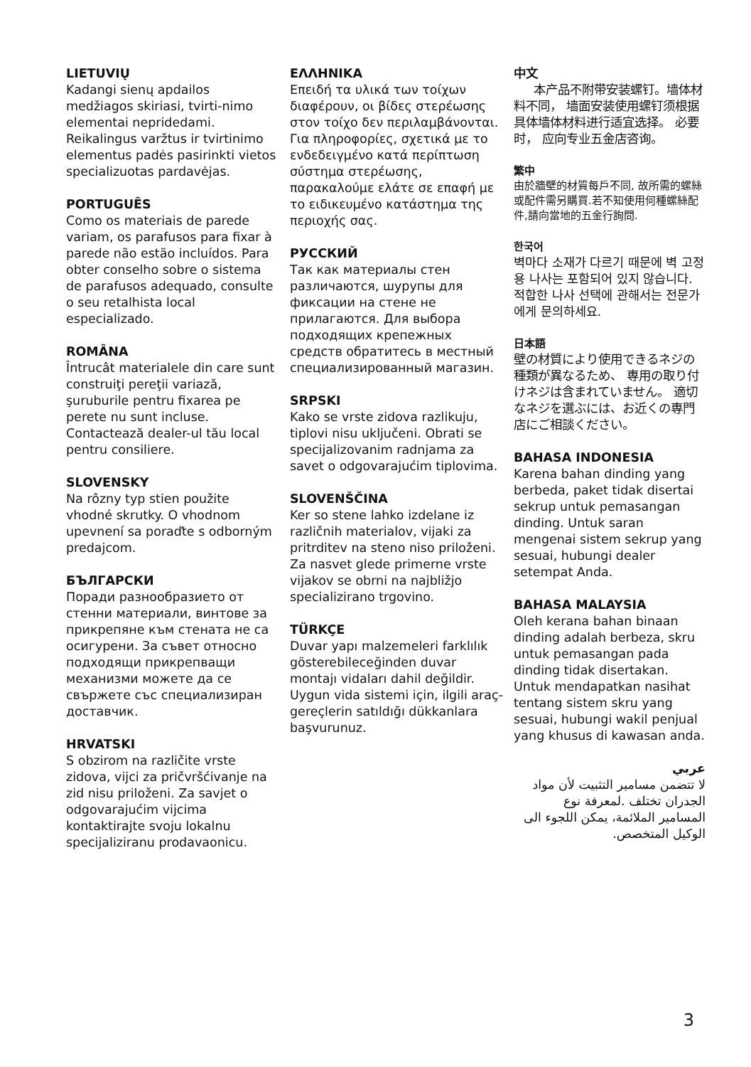LIETUVIŲ
Kadangi sienų apdailos medžiagos skiriasi, tvirti-nimo elementai nepridedami. Reikalingus varžtus ir tvirtinimo elementus padės pasirinkti vietos specializuotas pardavėjas.
PORTUGUÊS
Como os materiais de parede variam, os parafusos para fixar à parede não estão incluídos. Para obter conselho sobre o sistema de parafusos adequado, consulte o seu retalhista local especializado.
ROMÂNA
Întrucât materialele din care sunt construiţi pereţii variază, şuruburile pentru fixarea pe perete nu sunt incluse. Contactează dealer-ul tău local pentru consiliere.
SLOVENSKY
Na rôzny typ stien použite vhodné skrutky. O vhodnom upevnení sa poraďte s odborným predajcom.
БЪЛГАРСКИ
Поради разнообразието от стенни материали, винтове за прикрепяне към стената не са осигурени. За съвет относно подходящи прикрепващи механизми можете да се свържете със специализиран доставчик.
HRVATSKI
S obzirom na različite vrste zidova, vijci za pričvršćivanje na zid nisu priloženi. Za savjet o odgovarajućim vijcima kontaktirajte svoju lokalnu specijaliziranu prodavaonicu.
ΕΛΛΗΝΙΚΑ
Επειδή τα υλικά των τοίχων διαφέρουν, οι βίδες στερέωσης στον τοίχο δεν περιλαμβάνονται. Για πληροφορίες, σχετικά με το ενδεδειγμένο κατά περίπτωση σύστημα στερέωσης, παρακαλούμε ελάτε σε επαφή με το ειδικευμένο κατάστημα της περιοχής σας.
РУССКИЙ
Так как материалы стен различаются, шурупы для фиксации на стене не прилагаются. Для выбора подходящих крепежных средств обратитесь в местный специализированный магазин.
SRPSKI
Kako se vrste zidova razlikuju, tiplovi nisu uključeni. Obrati se specijalizovanim radnjama za savet o odgovarajućim tiplovima.
SLOVENŠČINA
Ker so stene lahko izdelane iz različnih materialov, vijaki za pritrditev na steno niso priloženi. Za nasvet glede primerne vrste vijakov se obrni na najbližjo specializirano trgovino.
TÜRKÇE
Duvar yapı malzemeleri farklılık gösterebileceğinden duvar montajı vidaları dahil değildir. Uygun vida sistemi için, ilgili araç-gereçlerin satıldığı dükkanlara başvurunuz.
中文
本产品不附带安装螺钉。墙体材料不同， 墙面安装使用螺钉须根据具体墙体材料进行适宜选择。 必要时， 应向专业五金店咨询。
繁中
由於牆壁的材質每戶不同, 故所需的螺絲或配件需另購買.若不知使用何種螺絲配件,請向當地的五金行詢問.
한국어
벽마다 소재가 다르기 때문에 벽 고정용 나사는 포함되어 있지 않습니다. 적합한 나사 선택에 관해서는 전문가에게 문의하세요.
日本語
壁の材質により使用できるネジの種類が異なるため、 専用の取り付けネジは含まれていません。 適切なネジを選ぶには、お近くの専門店にご相談ください。
BAHASA INDONESIA
Karena bahan dinding yang berbeda, paket tidak disertai sekrup untuk pemasangan dinding. Untuk saran mengenai sistem sekrup yang sesuai, hubungi dealer setempat Anda.
BAHASA MALAYSIA
Oleh kerana bahan binaan dinding adalah berbeza, skru untuk pemasangan pada dinding tidak disertakan. Untuk mendapatkan nasihat tentang sistem skru yang sesuai, hubungi wakil penjual yang khusus di kawasan anda.
عربي
لا تتضمن مسامير التثبيت لأن مواد الجدران تختلف .لمعرفة نوع المسامير الملائمة، يمكن اللجوء الى الوكيل المتخصص.
3